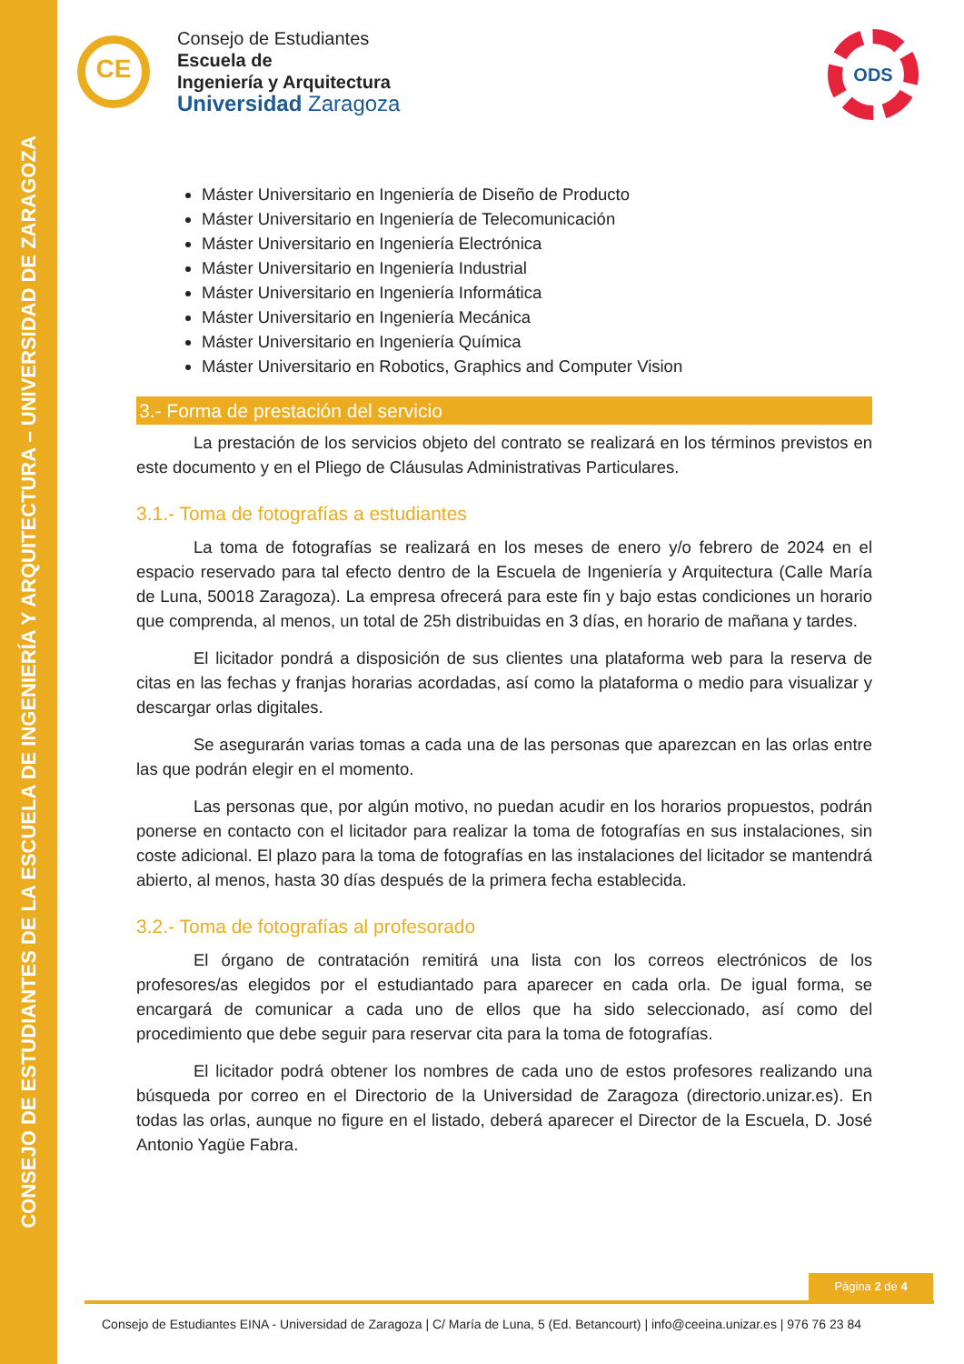CONSEJO DE ESTUDIANTES DE LA ESCUELA DE INGENIERÍA Y ARQUITECTURA – UNIVERSIDAD DE ZARAGOZA
CE
Consejo de Estudiantes
Escuela de
Ingeniería y Arquitectura
Universidad Zaragoza
ODS
Máster Universitario en Ingeniería de Diseño de Producto
Máster Universitario en Ingeniería de Telecomunicación
Máster Universitario en Ingeniería Electrónica
Máster Universitario en Ingeniería Industrial
Máster Universitario en Ingeniería Informática
Máster Universitario en Ingeniería Mecánica
Máster Universitario en Ingeniería Química
Máster Universitario en Robotics, Graphics and Computer Vision
3.- Forma de prestación del servicio
La prestación de los servicios objeto del contrato se realizará en los términos previstos en este documento y en el Pliego de Cláusulas Administrativas Particulares.
3.1.- Toma de fotografías a estudiantes
La toma de fotografías se realizará en los meses de enero y/o febrero de 2024 en el espacio reservado para tal efecto dentro de la Escuela de Ingeniería y Arquitectura (Calle María de Luna, 50018 Zaragoza). La empresa ofrecerá para este fin y bajo estas condiciones un horario que comprenda, al menos, un total de 25h distribuidas en 3 días, en horario de mañana y tardes.
El licitador pondrá a disposición de sus clientes una plataforma web para la reserva de citas en las fechas y franjas horarias acordadas, así como la plataforma o medio para visualizar y descargar orlas digitales.
Se asegurarán varias tomas a cada una de las personas que aparezcan en las orlas entre las que podrán elegir en el momento.
Las personas que, por algún motivo, no puedan acudir en los horarios propuestos, podrán ponerse en contacto con el licitador para realizar la toma de fotografías en sus instalaciones, sin coste adicional. El plazo para la toma de fotografías en las instalaciones del licitador se mantendrá abierto, al menos, hasta 30 días después de la primera fecha establecida.
3.2.- Toma de fotografías al profesorado
El órgano de contratación remitirá una lista con los correos electrónicos de los profesores/as elegidos por el estudiantado para aparecer en cada orla. De igual forma, se encargará de comunicar a cada uno de ellos que ha sido seleccionado, así como del procedimiento que debe seguir para reservar cita para la toma de fotografías.
El licitador podrá obtener los nombres de cada uno de estos profesores realizando una búsqueda por correo en el Directorio de la Universidad de Zaragoza (directorio.unizar.es). En todas las orlas, aunque no figure en el listado, deberá aparecer el Director de la Escuela, D. José Antonio Yagüe Fabra.
Página 2 de 4
Consejo de Estudiantes EINA - Universidad de Zaragoza | C/ María de Luna, 5 (Ed. Betancourt) | info@ceeina.unizar.es | 976 76 23 84